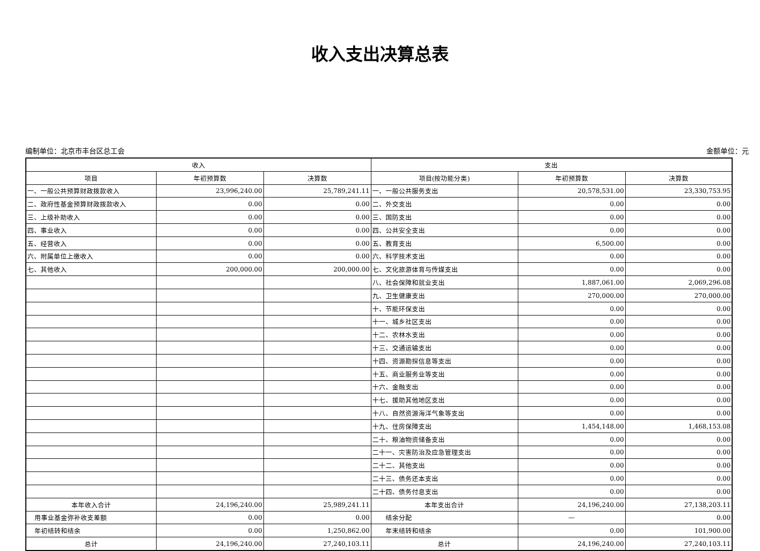收入支出决算总表
编制单位：北京市丰台区总工会 金额单位：元
| 收入 | | | 支出 | | |
| --- | --- | --- | --- | --- | --- |
| 项目 | 年初预算数 | 决算数 | 项目(按功能分类) | 年初预算数 | 决算数 |
| 一、一般公共预算财政拨款收入 | 23,996,240.00 | 25,789,241.11 | 一、一般公共服务支出 | 20,578,531.00 | 23,330,753.95 |
| 二、政府性基金预算财政拨款收入 | 0.00 | 0.00 | 二、外交支出 | 0.00 | 0.00 |
| 三、上级补助收入 | 0.00 | 0.00 | 三、国防支出 | 0.00 | 0.00 |
| 四、事业收入 | 0.00 | 0.00 | 四、公共安全支出 | 0.00 | 0.00 |
| 五、经营收入 | 0.00 | 0.00 | 五、教育支出 | 6,500.00 | 0.00 |
| 六、附属单位上缴收入 | 0.00 | 0.00 | 六、科学技术支出 | 0.00 | 0.00 |
| 七、其他收入 | 200,000.00 | 200,000.00 | 七、文化旅游体育与传媒支出 | 0.00 | 0.00 |
| | | | 八、社会保障和就业支出 | 1,887,061.00 | 2,069,296.08 |
| | | | 九、卫生健康支出 | 270,000.00 | 270,000.00 |
| | | | 十、节能环保支出 | 0.00 | 0.00 |
| | | | 十一、城乡社区支出 | 0.00 | 0.00 |
| | | | 十二、农林水支出 | 0.00 | 0.00 |
| | | | 十三、交通运输支出 | 0.00 | 0.00 |
| | | | 十四、资源勘探信息等支出 | 0.00 | 0.00 |
| | | | 十五、商业服务业等支出 | 0.00 | 0.00 |
| | | | 十六、金融支出 | 0.00 | 0.00 |
| | | | 十七、援助其他地区支出 | 0.00 | 0.00 |
| | | | 十八、自然资源海洋气象等支出 | 0.00 | 0.00 |
| | | | 十九、住房保障支出 | 1,454,148.00 | 1,468,153.08 |
| | | | 二十、粮油物资储备支出 | 0.00 | 0.00 |
| | | | 二十一、灾害防治及应急管理支出 | 0.00 | 0.00 |
| | | | 二十二、其他支出 | 0.00 | 0.00 |
| | | | 二十三、债务还本支出 | 0.00 | 0.00 |
| | | | 二十四、债务付息支出 | 0.00 | 0.00 |
| 本年收入合计 | 24,196,240.00 | 25,989,241.11 | 本年支出合计 | 24,196,240.00 | 27,138,203.11 |
| 用事业基金弥补收支差额 | 0.00 | 0.00 | 结余分配 | — | 0.00 |
| 年初结转和结余 | 0.00 | 1,250,862.00 | 年末结转和结余 | 0.00 | 101,900.00 |
| 总计 | 24,196,240.00 | 27,240,103.11 | 总计 | 24,196,240.00 | 27,240,103.11 |